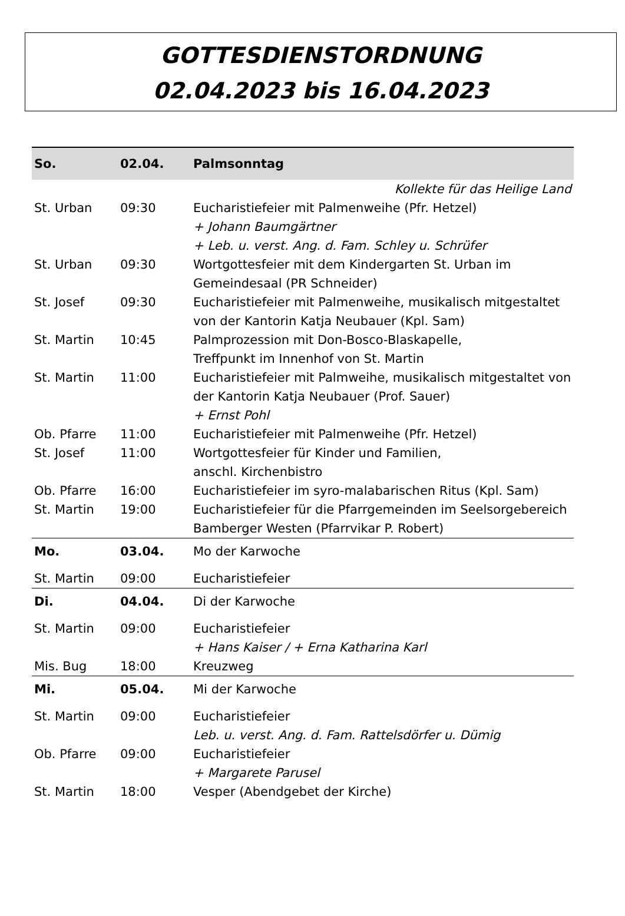GOTTESDIENSTORDNUNG
02.04.2023 bis 16.04.2023
| So. | 02.04. | Palmsonntag |
| --- | --- | --- |
| Kollekte für das Heilige Land | | |
| St. Urban | 09:30 | Eucharistiefeier mit Palmenweihe (Pfr. Hetzel) + Johann Baumgärtner + Leb. u. verst. Ang. d. Fam. Schley u. Schrüfer |
| St. Urban | 09:30 | Wortgottesfeier mit dem Kindergarten St. Urban im Gemeindesaal (PR Schneider) |
| St. Josef | 09:30 | Eucharistiefeier mit Palmenweihe, musikalisch mitgestaltet von der Kantorin Katja Neubauer (Kpl. Sam) |
| St. Martin | 10:45 | Palmprozession mit Don-Bosco-Blaskapelle, Treffpunkt im Innenhof von St. Martin |
| St. Martin | 11:00 | Eucharistiefeier mit Palmweihe, musikalisch mitgestaltet von der Kantorin Katja Neubauer (Prof. Sauer) + Ernst Pohl |
| Ob. Pfarre | 11:00 | Eucharistiefeier mit Palmenweihe (Pfr. Hetzel) |
| St. Josef | 11:00 | Wortgottesfeier für Kinder und Familien, anschl. Kirchenbistro |
| Ob. Pfarre | 16:00 | Eucharistiefeier im syro-malabarischen Ritus (Kpl. Sam) |
| St. Martin | 19:00 | Eucharistiefeier für die Pfarrgemeinden im Seelsorgebereich Bamberger Westen (Pfarrvikar P. Robert) |
| Mo. | 03.04. | Mo der Karwoche |
| St. Martin | 09:00 | Eucharistiefeier |
| Di. | 04.04. | Di der Karwoche |
| St. Martin | 09:00 | Eucharistiefeier + Hans Kaiser / + Erna Katharina Karl |
| Mis. Bug | 18:00 | Kreuzweg |
| Mi. | 05.04. | Mi der Karwoche |
| St. Martin | 09:00 | Eucharistiefeier Leb. u. verst. Ang. d. Fam. Rattelsdörfer u. Dümig |
| Ob. Pfarre | 09:00 | Eucharistiefeier + Margarete Parusel |
| St. Martin | 18:00 | Vesper (Abendgebet der Kirche) |